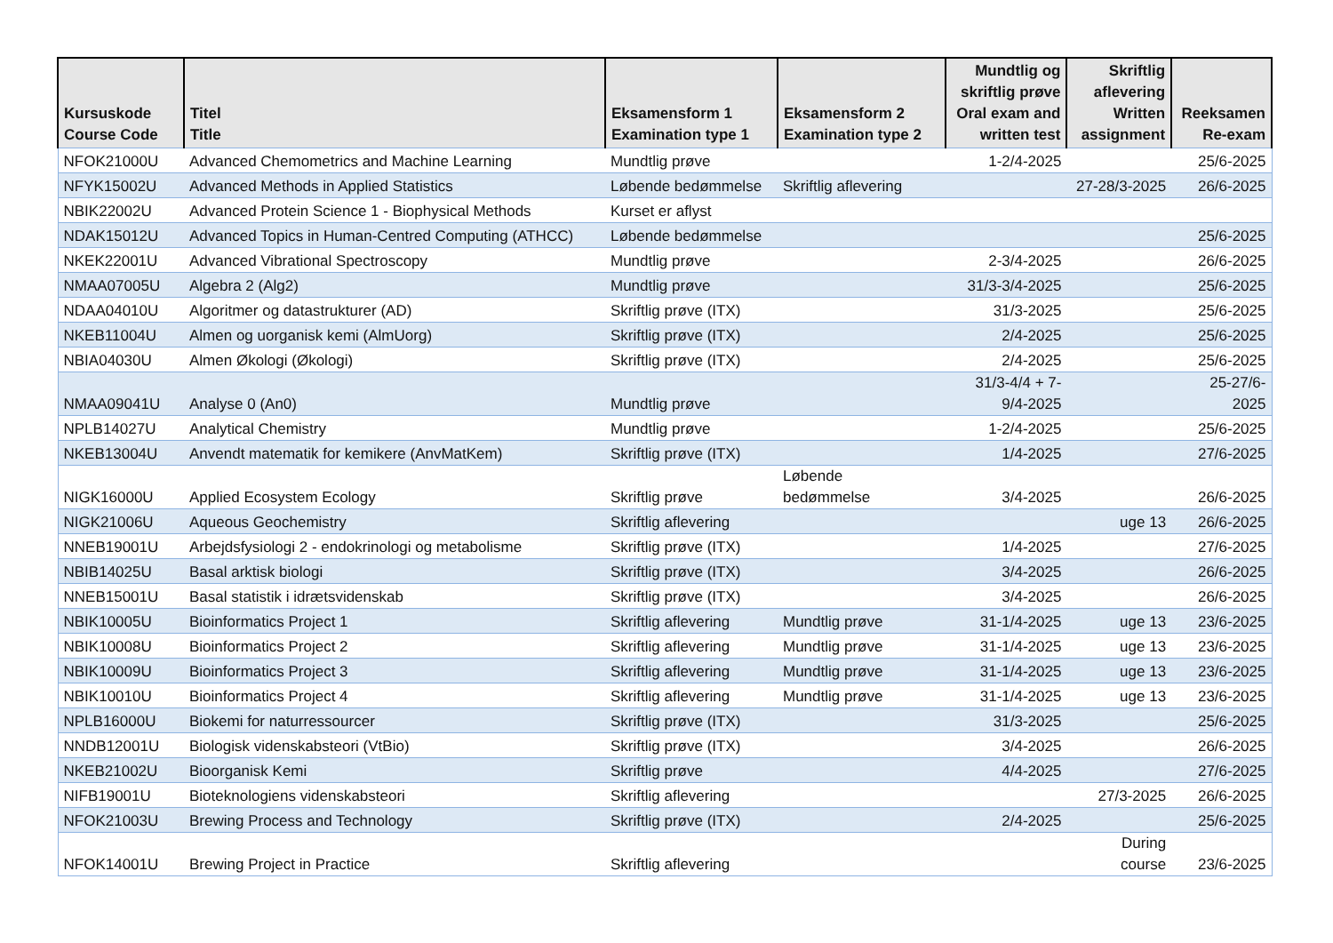| Kursuskode Course Code | Titel Title | Eksamensform 1 Examination type 1 | Eksamensform 2 Examination type 2 | Mundtlig og skriftlig prøve Oral exam and written test | Skriftlig aflevering Written assignment | Reeksamen Re-exam |
| --- | --- | --- | --- | --- | --- | --- |
| NFOK21000U | Advanced Chemometrics and Machine Learning | Mundtlig prøve | | 1-2/4-2025 | | 25/6-2025 |
| NFYK15002U | Advanced Methods in Applied Statistics | Løbende bedømmelse | Skriftlig aflevering | | 27-28/3-2025 | 26/6-2025 |
| NBIK22002U | Advanced Protein Science 1 - Biophysical Methods | Kurset er aflyst | | | | |
| NDAK15012U | Advanced Topics in Human-Centred Computing (ATHCC) | Løbende bedømmelse | | | | 25/6-2025 |
| NKEK22001U | Advanced Vibrational Spectroscopy | Mundtlig prøve | | 2-3/4-2025 | | 26/6-2025 |
| NMAA07005U | Algebra 2 (Alg2) | Mundtlig prøve | | 31/3-3/4-2025 | | 25/6-2025 |
| NDAA04010U | Algoritmer og datastrukturer (AD) | Skriftlig prøve (ITX) | | 31/3-2025 | | 25/6-2025 |
| NKEB11004U | Almen og uorganisk kemi (AlmUorg) | Skriftlig prøve (ITX) | | 2/4-2025 | | 25/6-2025 |
| NBIA04030U | Almen Økologi (Økologi) | Skriftlig prøve (ITX) | | 2/4-2025 | | 25/6-2025 |
| NMAA09041U | Analyse 0 (An0) | Mundtlig prøve | | 31/3-4/4 + 7- 9/4-2025 | | 25-27/6- 2025 |
| NPLB14027U | Analytical Chemistry | Mundtlig prøve | | 1-2/4-2025 | | 25/6-2025 |
| NKEB13004U | Anvendt matematik for kemikere (AnvMatKem) | Skriftlig prøve (ITX) | | 1/4-2025 | | 27/6-2025 |
| NIGK16000U | Applied Ecosystem Ecology | Skriftlig prøve | Løbende bedømmelse | 3/4-2025 | | 26/6-2025 |
| NIGK21006U | Aqueous Geochemistry | Skriftlig aflevering | | | uge 13 | 26/6-2025 |
| NNEB19001U | Arbejdsfysiologi 2 - endokrinologi og metabolisme | Skriftlig prøve (ITX) | | 1/4-2025 | | 27/6-2025 |
| NBIB14025U | Basal arktisk biologi | Skriftlig prøve (ITX) | | 3/4-2025 | | 26/6-2025 |
| NNEB15001U | Basal statistik i idrætsvidenskab | Skriftlig prøve (ITX) | | 3/4-2025 | | 26/6-2025 |
| NBIK10005U | Bioinformatics Project 1 | Skriftlig aflevering | Mundtlig prøve | 31-1/4-2025 | uge 13 | 23/6-2025 |
| NBIK10008U | Bioinformatics Project 2 | Skriftlig aflevering | Mundtlig prøve | 31-1/4-2025 | uge 13 | 23/6-2025 |
| NBIK10009U | Bioinformatics Project 3 | Skriftlig aflevering | Mundtlig prøve | 31-1/4-2025 | uge 13 | 23/6-2025 |
| NBIK10010U | Bioinformatics Project 4 | Skriftlig aflevering | Mundtlig prøve | 31-1/4-2025 | uge 13 | 23/6-2025 |
| NPLB16000U | Biokemi for naturressourcer | Skriftlig prøve (ITX) | | 31/3-2025 | | 25/6-2025 |
| NNDB12001U | Biologisk videnskabsteori (VtBio) | Skriftlig prøve (ITX) | | 3/4-2025 | | 26/6-2025 |
| NKEB21002U | Bioorganisk Kemi | Skriftlig prøve | | 4/4-2025 | | 27/6-2025 |
| NIFB19001U | Bioteknologiens videnskabsteori | Skriftlig aflevering | | | 27/3-2025 | 26/6-2025 |
| NFOK21003U | Brewing Process and Technology | Skriftlig prøve (ITX) | | 2/4-2025 | | 25/6-2025 |
| NFOK14001U | Brewing Project in Practice | Skriftlig aflevering | | | During course | 23/6-2025 |